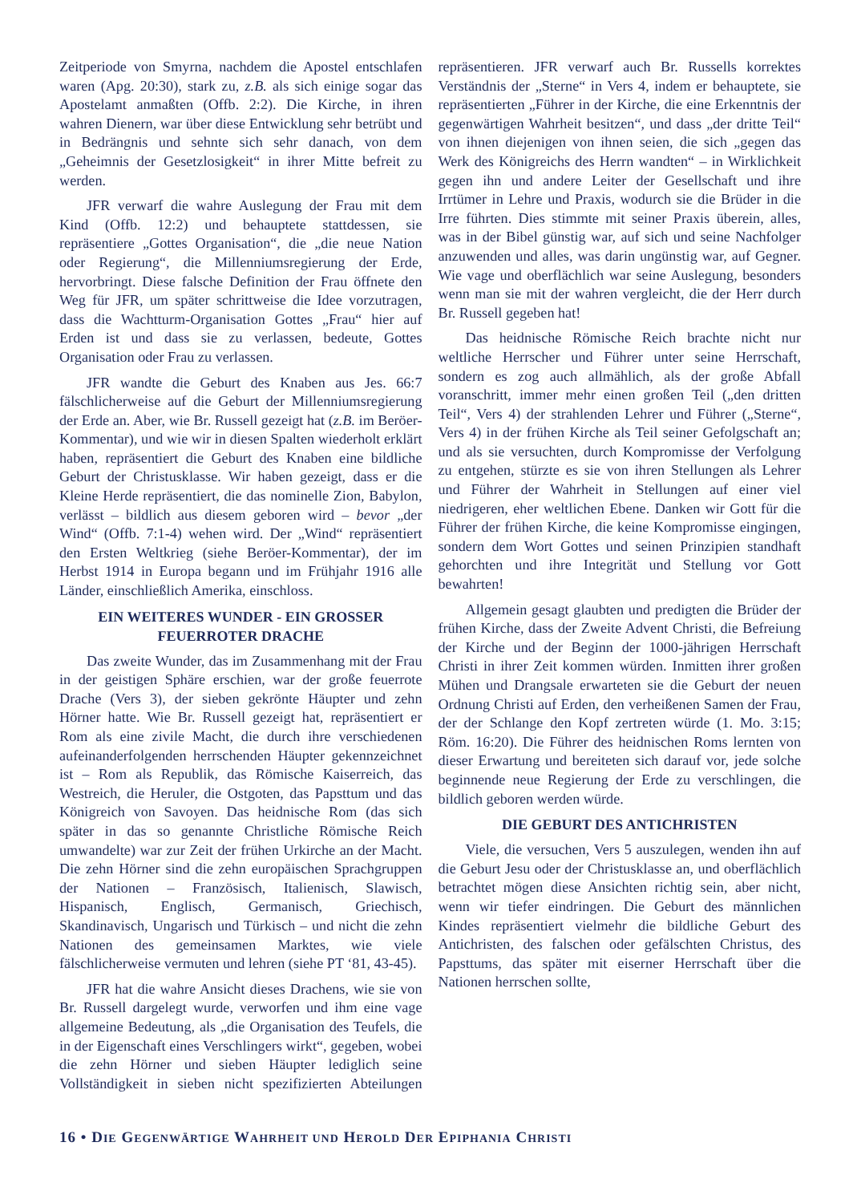Zeitperiode von Smyrna, nachdem die Apostel entschlafen waren (Apg. 20:30), stark zu, z.B. als sich einige sogar das Apostelamt anmaßten (Offb. 2:2). Die Kirche, in ihren wahren Dienern, war über diese Entwicklung sehr betrübt und in Bedrängnis und sehnte sich sehr danach, von dem „Geheimnis der Gesetzlosigkeit“ in ihrer Mitte befreit zu werden.
JFR verwarf die wahre Auslegung der Frau mit dem Kind (Offb. 12:2) und behauptete stattdessen, sie repräsentiere „Gottes Organisation“, die „die neue Nation oder Regierung“, die Millenniumsregierung der Erde, hervorbringt. Diese falsche Definition der Frau öffnete den Weg für JFR, um später schrittweise die Idee vorzutragen, dass die Wachtturm-Organisation Gottes „Frau“ hier auf Erden ist und dass sie zu verlassen, bedeute, Gottes Organisation oder Frau zu verlassen.
JFR wandte die Geburt des Knaben aus Jes. 66:7 fälschlicherweise auf die Geburt der Millenniumsregierung der Erde an. Aber, wie Br. Russell gezeigt hat (z.B. im Beröer-Kommentar), und wie wir in diesen Spalten wiederholt erklärt haben, repräsentiert die Geburt des Knaben eine bildliche Geburt der Christusklasse. Wir haben gezeigt, dass er die Kleine Herde repräsentiert, die das nominelle Zion, Babylon, verlässt – bildlich aus diesem geboren wird – bevor „der Wind“ (Offb. 7:1-4) wehen wird. Der „Wind“ repräsentiert den Ersten Weltkrieg (siehe Beröer-Kommentar), der im Herbst 1914 in Europa begann und im Frühjahr 1916 alle Länder, einschließlich Amerika, einschloss.
EIN WEITERES WUNDER - EIN GROSSER FEUERROTER DRACHE
Das zweite Wunder, das im Zusammenhang mit der Frau in der geistigen Sphäre erschien, war der große feuerrote Drache (Vers 3), der sieben gekrönte Häupter und zehn Hörner hatte. Wie Br. Russell gezeigt hat, repräsentiert er Rom als eine zivile Macht, die durch ihre verschiedenen aufeinanderfolgenden herrschenden Häupter gekennzeichnet ist – Rom als Republik, das Römische Kaiserreich, das Westreich, die Heruler, die Ostgoten, das Papsttum und das Königreich von Savoyen. Das heidnische Rom (das sich später in das so genannte Christliche Römische Reich umwandelte) war zur Zeit der frühen Urkirche an der Macht. Die zehn Hörner sind die zehn europäischen Sprachgruppen der Nationen – Französisch, Italienisch, Slawisch, Hispanisch, Englisch, Germanisch, Griechisch, Skandinavisch, Ungarisch und Türkisch – und nicht die zehn Nationen des gemeinsamen Marktes, wie viele fälschlicherweise vermuten und lehren (siehe PT ‘81, 43-45).
JFR hat die wahre Ansicht dieses Drachens, wie sie von Br. Russell dargelegt wurde, verworfen und ihm eine vage allgemeine Bedeutung, als „die Organisation des Teufels, die in der Eigenschaft eines Verschlingers wirkt“, gegeben, wobei die zehn Hörner und sieben Häupter lediglich seine Vollständigkeit in sieben nicht spezifizierten Abteilungen repräsentieren. JFR verwarf auch Br. Russells korrektes Verständnis der „Sterne“ in Vers 4, indem er behauptete, sie repräsentierten „Führer in der Kirche, die eine Erkenntnis der gegenwärtigen Wahrheit besitzen“, und dass „der dritte Teil“ von ihnen diejenigen von ihnen seien, die sich „gegen das Werk des Königreichs des Herrn wandten“ – in Wirklichkeit gegen ihn und andere Leiter der Gesellschaft und ihre Irrtümer in Lehre und Praxis, wodurch sie die Brüder in die Irre führten. Dies stimmte mit seiner Praxis überein, alles, was in der Bibel günstig war, auf sich und seine Nachfolger anzuwenden und alles, was darin ungünstig war, auf Gegner. Wie vage und oberflächlich war seine Auslegung, besonders wenn man sie mit der wahren vergleicht, die der Herr durch Br. Russell gegeben hat!
Das heidnische Römische Reich brachte nicht nur weltliche Herrscher und Führer unter seine Herrschaft, sondern es zog auch allmählich, als der große Abfall voranschritt, immer mehr einen großen Teil („den dritten Teil“, Vers 4) der strahlenden Lehrer und Führer („Sterne“, Vers 4) in der frühen Kirche als Teil seiner Gefolgschaft an; und als sie versuchten, durch Kompromisse der Verfolgung zu entgehen, stürzte es sie von ihren Stellungen als Lehrer und Führer der Wahrheit in Stellungen auf einer viel niedrigeren, eher weltlichen Ebene. Danken wir Gott für die Führer der frühen Kirche, die keine Kompromisse eingingen, sondern dem Wort Gottes und seinen Prinzipien standhaft gehorchten und ihre Integrität und Stellung vor Gott bewahrten!
Allgemein gesagt glaubten und predigten die Brüder der frühen Kirche, dass der Zweite Advent Christi, die Befreiung der Kirche und der Beginn der 1000-jährigen Herrschaft Christi in ihrer Zeit kommen würden. Inmitten ihrer großen Mühen und Drangsale erwarteten sie die Geburt der neuen Ordnung Christi auf Erden, den verheißenen Samen der Frau, der der Schlange den Kopf zertreten würde (1. Mo. 3:15; Röm. 16:20). Die Führer des heidnischen Roms lernten von dieser Erwartung und bereiteten sich darauf vor, jede solche beginnende neue Regierung der Erde zu verschlingen, die bildlich geboren werden würde.
DIE GEBURT DES ANTICHRISTEN
Viele, die versuchen, Vers 5 auszulegen, wenden ihn auf die Geburt Jesu oder der Christusklasse an, und oberflächlich betrachtet mögen diese Ansichten richtig sein, aber nicht, wenn wir tiefer eindringen. Die Geburt des männlichen Kindes repräsentiert vielmehr die bildliche Geburt des Antichristen, des falschen oder gefälschten Christus, des Papsttums, das später mit eiserner Herrschaft über die Nationen herrschen sollte,
16 • DIE GEGENWÄRTIGE WAHRHEIT UND HEROLD DER EPIPHANIA CHRISTI